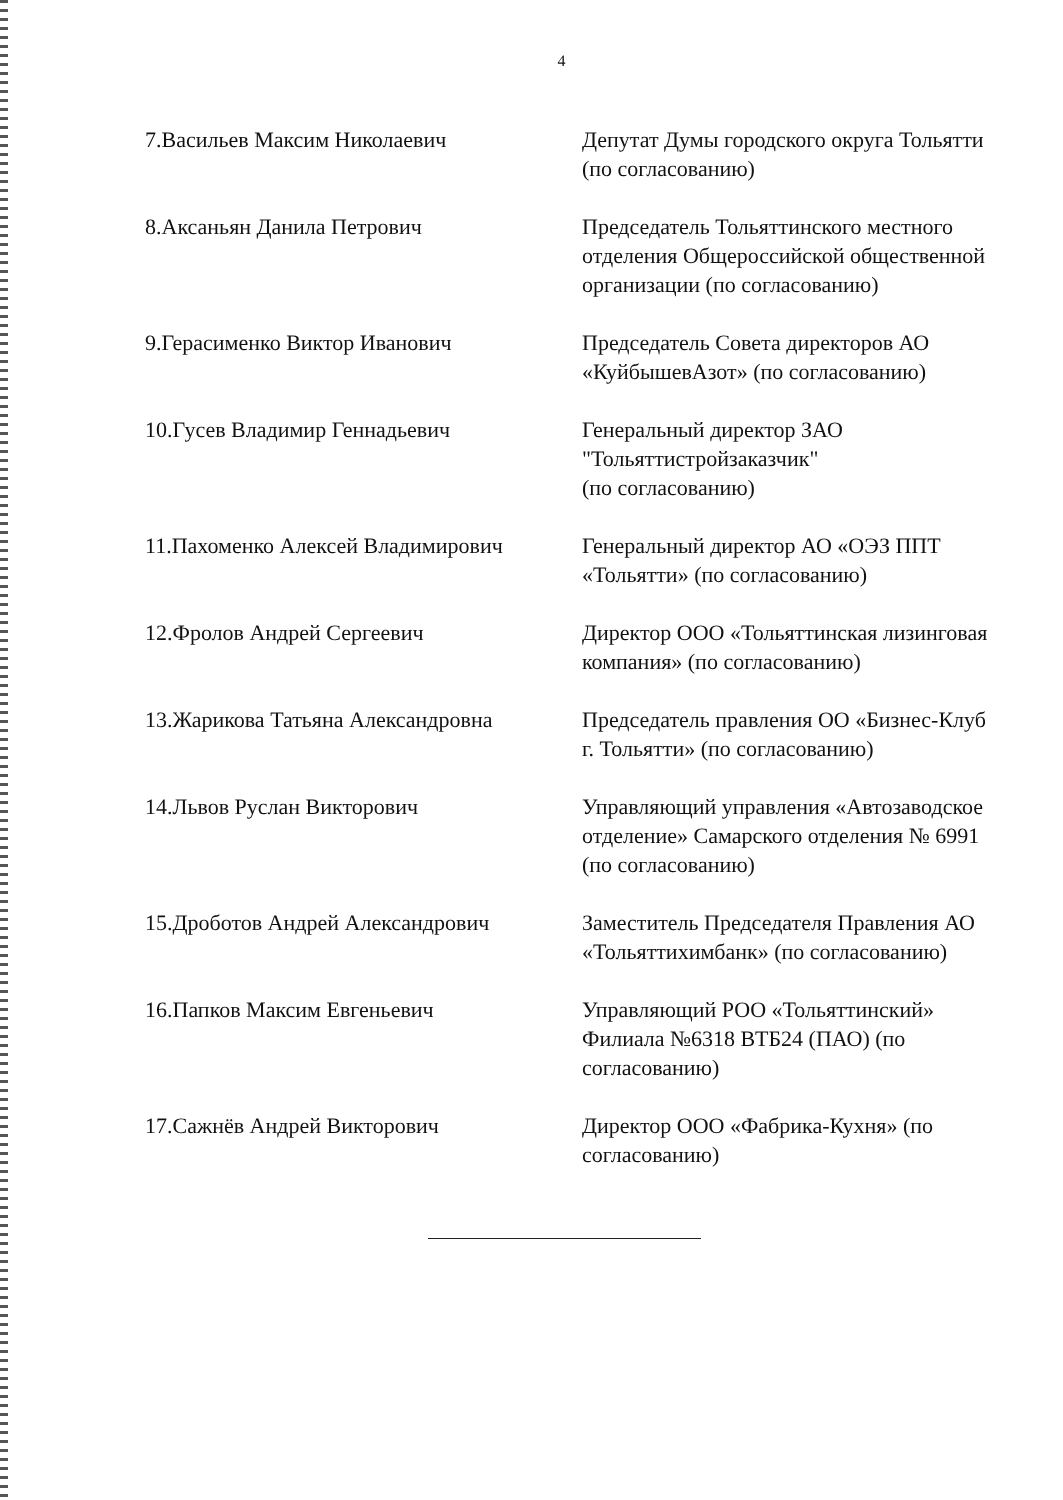4
7.Васильев Максим Николаевич
Депутат Думы городского округа Тольятти (по согласованию)
8.Аксаньян Данила Петрович
Председатель Тольяттинского местного отделения Общероссийской общественной организации (по согласованию)
9.Герасименко Виктор Иванович
Председатель Совета директоров АО «КуйбышевАзот» (по согласованию)
10.Гусев Владимир Геннадьевич
Генеральный директор ЗАО "Тольяттистройзаказчик"
(по согласованию)
11.Пахоменко Алексей Владимирович
Генеральный директор АО «ОЭЗ ППТ «Тольятти» (по согласованию)
12.Фролов Андрей Сергеевич
Директор ООО «Тольяттинская лизинговая компания» (по согласованию)
13.Жарикова Татьяна Александровна
Председатель правления ОО «Бизнес-Клуб г. Тольятти» (по согласованию)
14.Львов Руслан Викторович
Управляющий управления «Автозаводское отделение» Самарского отделения № 6991 (по согласованию)
15.Дроботов Андрей Александрович
Заместитель Председателя Правления АО «Тольяттихимбанк» (по согласованию)
16.Папков Максим Евгеньевич
Управляющий РОО «Тольяттинский» Филиала №6318 ВТБ24 (ПАО) (по согласованию)
17.Сажнёв Андрей Викторович
Директор ООО «Фабрика-Кухня» (по согласованию)